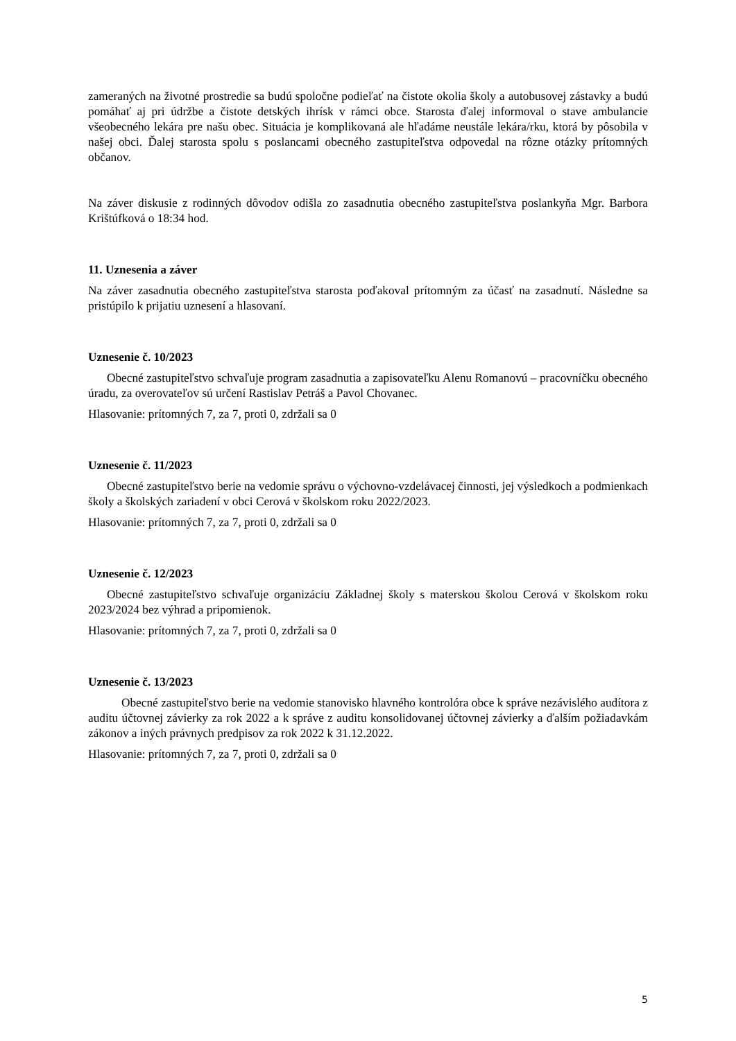zameraných na životné prostredie sa budú spoločne podieľať na čistote okolia školy a autobusovej zástavky a budú pomáhať aj pri údržbe a čistote detských ihrísk v rámci obce. Starosta ďalej informoval o stave ambulancie všeobecného lekára pre našu obec. Situácia je komplikovaná ale hľadáme neustále lekára/rku, ktorá by pôsobila v našej obci. Ďalej starosta spolu s poslancami obecného zastupiteľstva odpovedal na rôzne otázky prítomných občanov.
Na záver diskusie z rodinných dôvodov odišla zo zasadnutia obecného zastupiteľstva poslankyňa Mgr. Barbora Krištúfková o 18:34 hod.
11. Uznesenia a záver
Na záver zasadnutia obecného zastupiteľstva starosta poďakoval prítomným za účasť na zasadnutí. Následne sa pristúpilo k prijatiu uznesení a hlasovaní.
Uznesenie č. 10/2023
Obecné zastupiteľstvo schvaľuje program zasadnutia a zapisovateľku Alenu Romanovú – pracovníčku obecného úradu, za overovateľov sú určení Rastislav Petráš a Pavol Chovanec.
Hlasovanie: prítomných 7, za 7, proti 0, zdržali sa 0
Uznesenie č. 11/2023
Obecné zastupiteľstvo berie na vedomie správu o výchovno-vzdelávacej činnosti, jej výsledkoch a podmienkach školy a školských zariadení v obci Cerová v školskom roku 2022/2023.
Hlasovanie: prítomných 7, za 7, proti 0, zdržali sa 0
Uznesenie č. 12/2023
Obecné zastupiteľstvo schvaľuje organizáciu Základnej školy s materskou školou Cerová v školskom roku 2023/2024 bez výhrad a pripomienok.
Hlasovanie: prítomných 7, za 7, proti 0, zdržali sa 0
Uznesenie č. 13/2023
Obecné zastupiteľstvo berie na vedomie stanovisko hlavného kontrolóra obce k správe nezávislého audítora z auditu účtovnej závierky za rok 2022 a k správe z auditu konsolidovanej účtovnej závierky a ďalším požiadavkám zákonov a iných právnych predpisov za rok 2022 k 31.12.2022.
Hlasovanie: prítomných 7, za 7, proti 0, zdržali sa 0
5